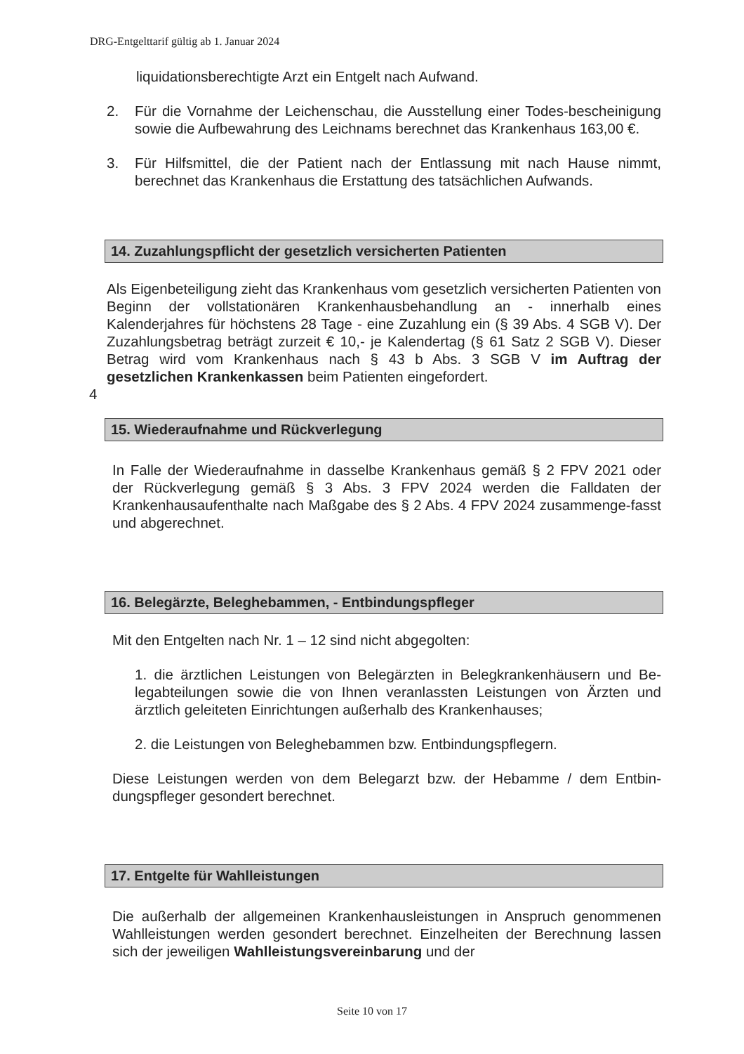DRG-Entgelttarif gültig ab 1. Januar 2024
liquidationsberechtigte Arzt ein Entgelt nach Aufwand.
2. Für die Vornahme der Leichenschau, die Ausstellung einer Todes-bescheinigung sowie die Aufbewahrung des Leichnams berechnet das Krankenhaus 163,00 €.
3. Für Hilfsmittel, die der Patient nach der Entlassung mit nach Hause nimmt, berechnet das Krankenhaus die Erstattung des tatsächlichen Aufwands.
14. Zuzahlungspflicht der gesetzlich versicherten Patienten
Als Eigenbeteiligung zieht das Krankenhaus vom gesetzlich versicherten Patienten von Beginn der vollstationären Krankenhausbehandlung an - innerhalb eines Kalenderjahres für höchstens 28 Tage - eine Zuzahlung ein (§ 39 Abs. 4 SGB V). Der Zuzahlungsbetrag beträgt zurzeit € 10,- je Kalendertag (§ 61 Satz 2 SGB V). Dieser Betrag wird vom Krankenhaus nach § 43 b Abs. 3 SGB V im Auftrag der gesetzlichen Krankenkassen beim Patienten eingefordert.
4
15. Wiederaufnahme und Rückverlegung
In Falle der Wiederaufnahme in dasselbe Krankenhaus gemäß § 2 FPV 2021 oder der Rückverlegung gemäß § 3 Abs. 3 FPV 2024 werden die Falldaten der Krankenhausaufenthalte nach Maßgabe des § 2 Abs. 4 FPV 2024 zusammenge-fasst und abgerechnet.
16. Belegärzte, Beleghebammen, - Entbindungspfleger
Mit den Entgelten nach Nr. 1 – 12 sind nicht abgegolten:
1. die ärztlichen Leistungen von Belegärzten in Belegkrankenhäusern und Be-legabteilungen sowie die von Ihnen veranlassten Leistungen von Ärzten und ärztlich geleiteten Einrichtungen außerhalb des Krankenhauses;
2. die Leistungen von Beleghebammen bzw. Entbindungspflegern.
Diese Leistungen werden von dem Belegarzt bzw. der Hebamme / dem Entbin-dungspfleger gesondert berechnet.
17. Entgelte für Wahlleistungen
Die außerhalb der allgemeinen Krankenhausleistungen in Anspruch genommenen Wahlleistungen werden gesondert berechnet. Einzelheiten der Berechnung lassen sich der jeweiligen Wahlleistungsvereinbarung und der
Seite 10 von 17